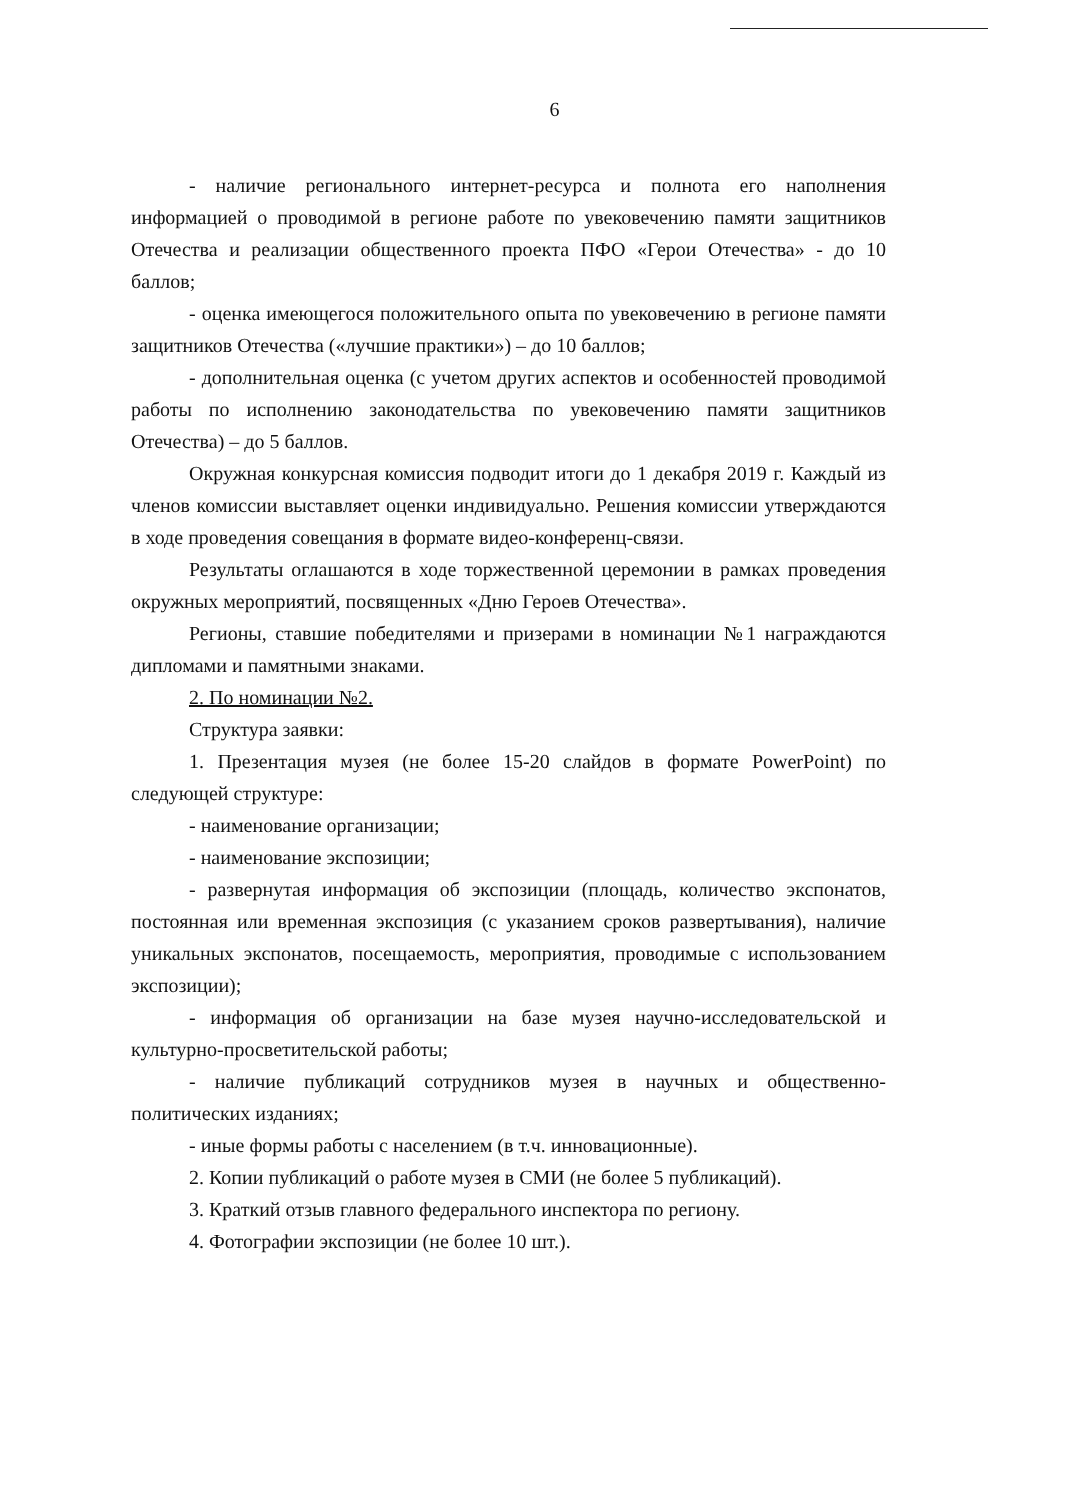6
- наличие регионального интернет-ресурса и полнота его наполнения информацией о проводимой в регионе работе по увековечению памяти защитников Отечества и реализации общественного проекта ПФО «Герои Отечества» - до 10 баллов;
- оценка имеющегося положительного опыта по увековечению в регионе памяти защитников Отечества («лучшие практики») – до 10 баллов;
- дополнительная оценка (с учетом других аспектов и особенностей проводимой работы по исполнению законодательства по увековечению памяти защитников Отечества) – до 5 баллов.
Окружная конкурсная комиссия подводит итоги до 1 декабря 2019 г. Каждый из членов комиссии выставляет оценки индивидуально. Решения комиссии утверждаются в ходе проведения совещания в формате видео-конференц-связи.
Результаты оглашаются в ходе торжественной церемонии в рамках проведения окружных мероприятий, посвященных «Дню Героев Отечества».
Регионы, ставшие победителями и призерами в номинации №1 награждаются дипломами и памятными знаками.
2. По номинации №2.
Структура заявки:
1. Презентация музея (не более 15-20 слайдов в формате PowerPoint) по следующей структуре:
- наименование организации;
- наименование экспозиции;
- развернутая информация об экспозиции (площадь, количество экспонатов, постоянная или временная экспозиция (с указанием сроков развертывания), наличие уникальных экспонатов, посещаемость, мероприятия, проводимые с использованием экспозиции);
- информация об организации на базе музея научно-исследовательской и культурно-просветительской работы;
- наличие публикаций сотрудников музея в научных и общественно-политических изданиях;
- иные формы работы с населением (в т.ч. инновационные).
2. Копии публикаций о работе музея в СМИ (не более 5 публикаций).
3. Краткий отзыв главного федерального инспектора по региону.
4. Фотографии экспозиции (не более 10 шт.).